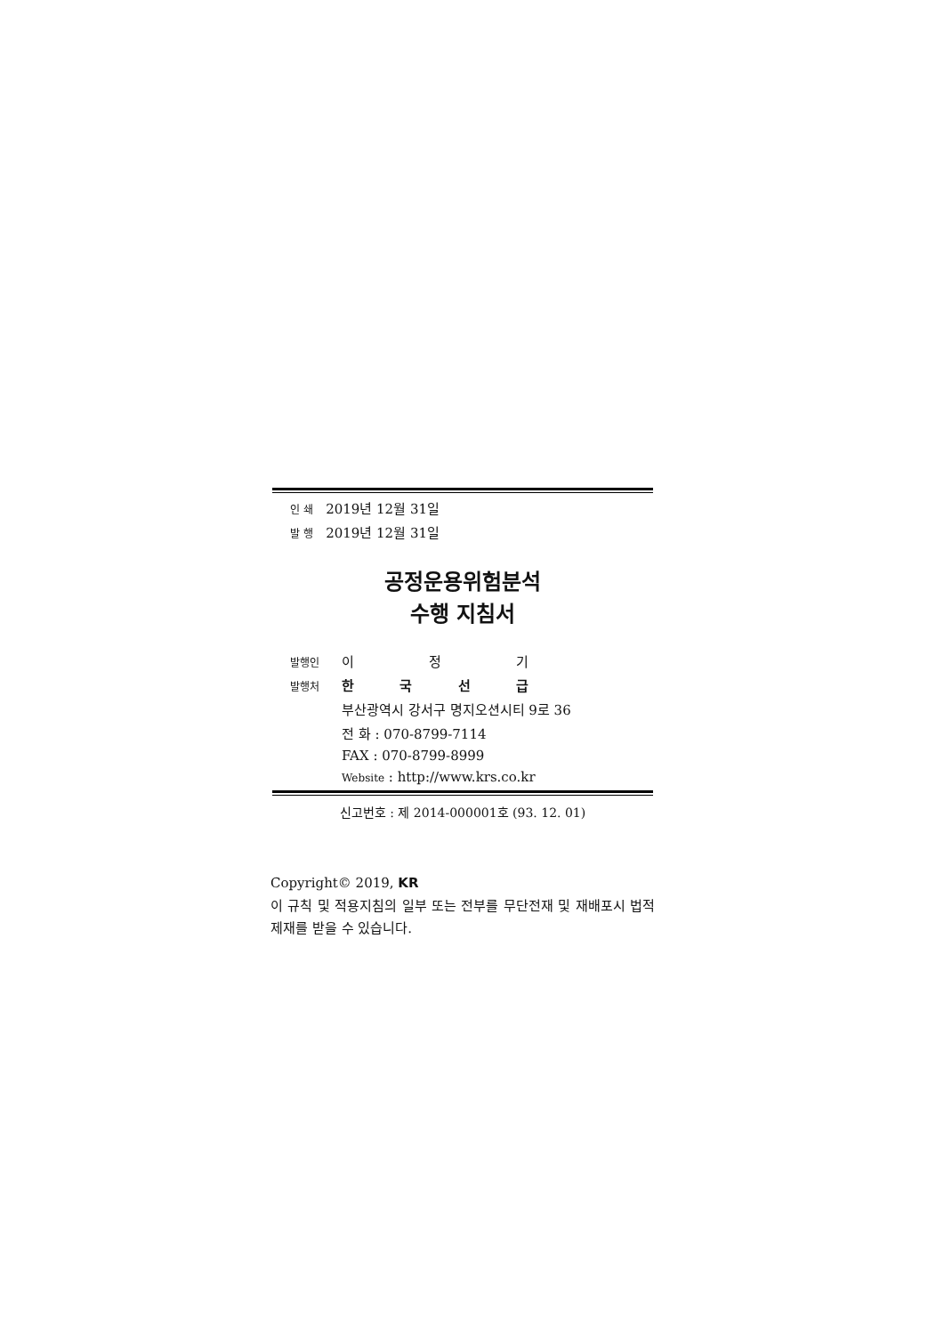인 쇄 2019년 12월 31일
발 행 2019년 12월 31일
공정운용위험분석
수행 지침서
발행인 이 정 기
발행처 한 국 선 급
부산광역시 강서구 명지오션시티 9로 36
전 화 : 070-8799-7114
FAX : 070-8799-8999
Website : http://www.krs.co.kr
신고번호 : 제 2014-000001호 (93. 12. 01)
Copyright© 2019, KR
이 규칙 및 적용지침의 일부 또는 전부를 무단전재 및 재배포시 법적제재를 받을 수 있습니다.